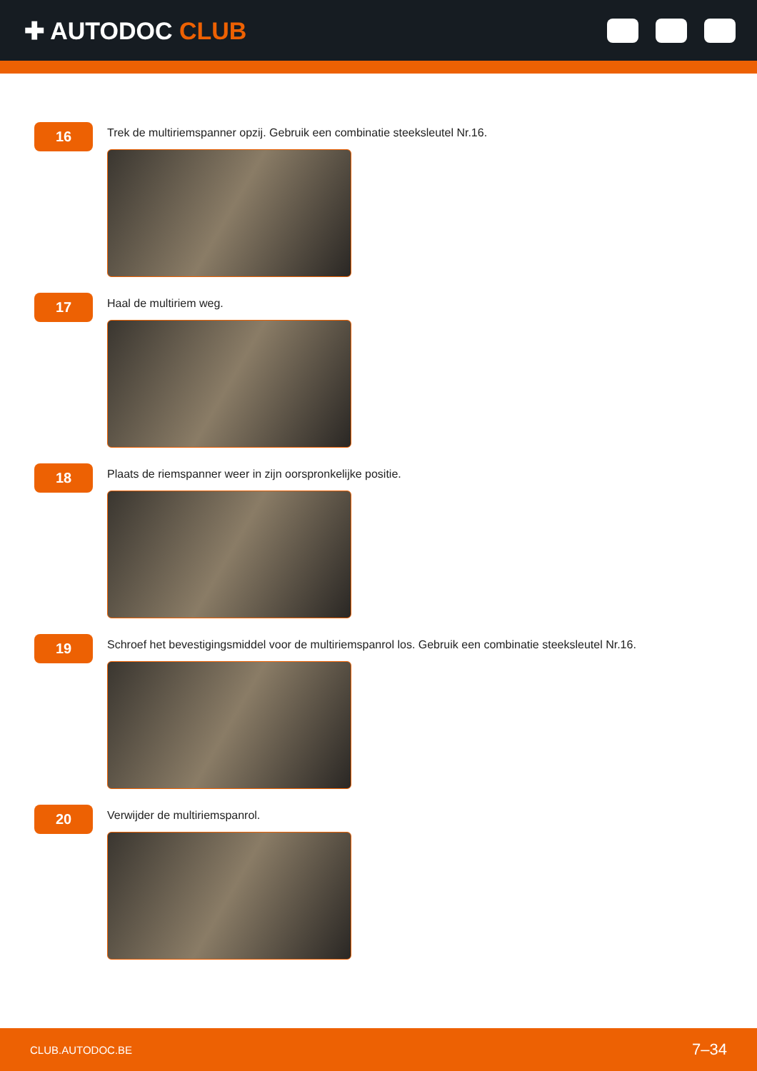✚ AUTODOC CLUB
16
Trek de multiriemspanner opzij. Gebruik een combinatie steeksleutel Nr.16.
17
Haal de multiriem weg.
18
Plaats de riemspanner weer in zijn oorspronkelijke positie.
19
Schroef het bevestigingsmiddel voor de multiriemspanrol los. Gebruik een combinatie steeksleutel Nr.16.
20
Verwijder de multiriemspanrol.
CLUB.AUTODOC.BE
7–34